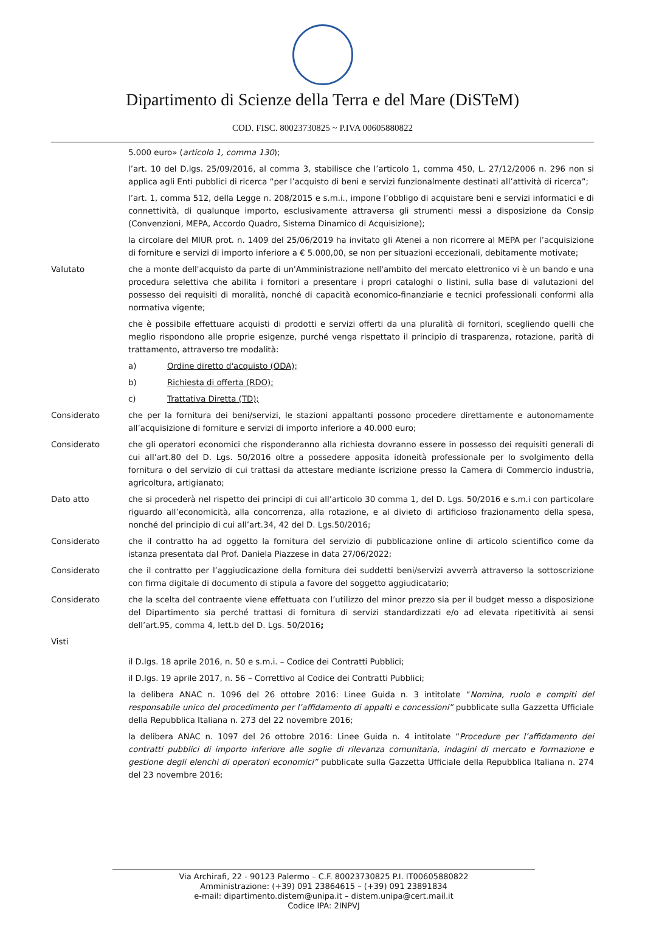Dipartimento di Scienze della Terra e del Mare (DiSTeM)
COD. FISC. 80023730825 ~ P.IVA 00605880822
5.000 euro» (articolo 1, comma 130);
l’art. 10 del D.lgs. 25/09/2016, al comma 3, stabilisce che l’articolo 1, comma 450, L. 27/12/2006 n. 296 non si applica agli Enti pubblici di ricerca “per l’acquisto di beni e servizi funzionalmente destinati all’attività di ricerca”;
l’art. 1, comma 512, della Legge n. 208/2015 e s.m.i., impone l’obbligo di acquistare beni e servizi informatici e di connettività, di qualunque importo, esclusivamente attraversa gli strumenti messi a disposizione da Consip (Convenzioni, MEPA, Accordo Quadro, Sistema Dinamico di Acquisizione);
la circolare del MIUR prot. n. 1409 del 25/06/2019 ha invitato gli Atenei a non ricorrere al MEPA per l’acquisizione di forniture e servizi di importo inferiore a € 5.000,00, se non per situazioni eccezionali, debitamente motivate;
Valutato che a monte dell'acquisto da parte di un'Amministrazione nell'ambito del mercato elettronico vi è un bando e una procedura selettiva che abilita i fornitori a presentare i propri cataloghi o listini, sulla base di valutazioni del possesso dei requisiti di moralità, nonché di capacità economico-finanziarie e tecnici professionali conformi alla normativa vigente;
che è possibile effettuare acquisti di prodotti e servizi offerti da una pluralità di fornitori, scegliendo quelli che meglio rispondono alle proprie esigenze, purché venga rispettato il principio di trasparenza, rotazione, parità di trattamento, attraverso tre modalità:
a) Ordine diretto d'acquisto (ODA);
b) Richiesta di offerta (RDO);
c) Trattativa Diretta (TD);
Considerato che per la fornitura dei beni/servizi, le stazioni appaltanti possono procedere direttamente e autonomamente all’acquisizione di forniture e servizi di importo inferiore a 40.000 euro;
Considerato che gli operatori economici che risponderanno alla richiesta dovranno essere in possesso dei requisiti generali di cui all’art.80 del D. Lgs. 50/2016 oltre a possedere apposita idoneità professionale per lo svolgimento della fornitura o del servizio di cui trattasi da attestare mediante iscrizione presso la Camera di Commercio industria, agricoltura, artigianato;
Dato atto che si procederà nel rispetto dei principi di cui all’articolo 30 comma 1, del D. Lgs. 50/2016 e s.m.i con particolare riguardo all’economicità, alla concorrenza, alla rotazione, e al divieto di artificioso frazionamento della spesa, nonché del principio di cui all’art.34, 42 del D. Lgs.50/2016;
Considerato che il contratto ha ad oggetto la fornitura del servizio di pubblicazione online di articolo scientifico come da istanza presentata dal Prof. Daniela Piazzese in data 27/06/2022;
Considerato che il contratto per l’aggiudicazione della fornitura dei suddetti beni/servizi avverrà attraverso la sottoscrizione con firma digitale di documento di stipula a favore del soggetto aggiudicatario;
Considerato che la scelta del contraente viene effettuata con l’utilizzo del minor prezzo sia per il budget messo a disposizione del Dipartimento sia perché trattasi di fornitura di servizi standardizzati e/o ad elevata ripetitività ai sensi dell’art.95, comma 4, lett.b del D. Lgs. 50/2016;
Visti
il D.lgs. 18 aprile 2016, n. 50 e s.m.i. – Codice dei Contratti Pubblici;
il D.lgs. 19 aprile 2017, n. 56 – Correttivo al Codice dei Contratti Pubblici;
la delibera ANAC n. 1096 del 26 ottobre 2016: Linee Guida n. 3 intitolate “Nomina, ruolo e compiti del responsabile unico del procedimento per l’affidamento di appalti e concessioni” pubblicate sulla Gazzetta Ufficiale della Repubblica Italiana n. 273 del 22 novembre 2016;
la delibera ANAC n. 1097 del 26 ottobre 2016: Linee Guida n. 4 intitolate “Procedure per l’affidamento dei contratti pubblici di importo inferiore alle soglie di rilevanza comunitaria, indagini di mercato e formazione e gestione degli elenchi di operatori economici” pubblicate sulla Gazzetta Ufficiale della Repubblica Italiana n. 274 del 23 novembre 2016;
Via Archirafi, 22 - 90123 Palermo – C.F. 80023730825 P.I. IT00605880822
Amministrazione: (+39) 091 23864615 – (+39) 091 23891834
e-mail: dipartimento.distem@unipa.it – distem.unipa@cert.mail.it
Codice IPA: 2INPVJ